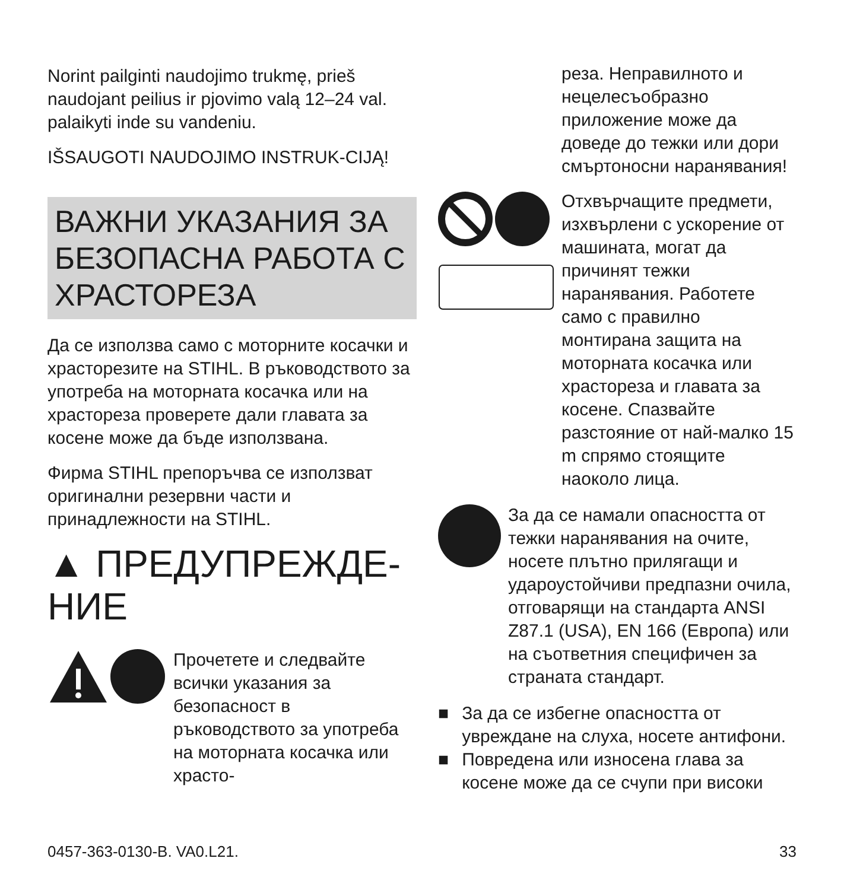Norint pailginti naudojimo trukmę, prieš naudojant peilius ir pjovimo valą 12–24 val. palaikyti inde su vandeniu.
IŠSAUGOTI NAUDOJIMO INSTRUK-CIJĄ!
ВАЖНИ УКАЗАНИЯ ЗА БЕЗОПАСНА РАБОТА С ХРАСТОРЕЗА
Да се използва само с моторните косачки и храсторезите на STIHL. В ръководството за употреба на моторната косачка или на храстореза проверете дали главата за косене може да бъде използвана.
Фирма STIHL препоръчва се използват оригинални резервни части и принадлежности на STIHL.
▲ ПРЕДУПРЕЖДЕ-НИЕ
Прочетете и следвайте всички указания за безопасност в ръководството за употреба на моторната косачка или храсто-
реза. Неправилното и нецелесъобразно приложение може да доведе до тежки или дори смъртоносни наранявания!
Отхвърчащите предмети, изхвърлени с ускорение от машината, могат да причинят тежки наранявания. Работете само с правилно монтирана защита на моторната косачка или храстореза и главата за косене. Спазвайте разстояние от най-малко 15 m спрямо стоящите наоколо лица.
За да се намали опасността от тежки наранявания на очите, носете плътно прилягащи и удароустойчиви предпазни очила, отговарящи на стандарта ANSI Z87.1 (USA), EN 166 (Европа) или на съответния специфичен за страната стандарт.
■ За да се избегне опасността от увреждане на слуха, носете антифони.
■ Повредена или износена глава за косене може да се счупи при високи
0457-363-0130-B. VA0.L21. 33